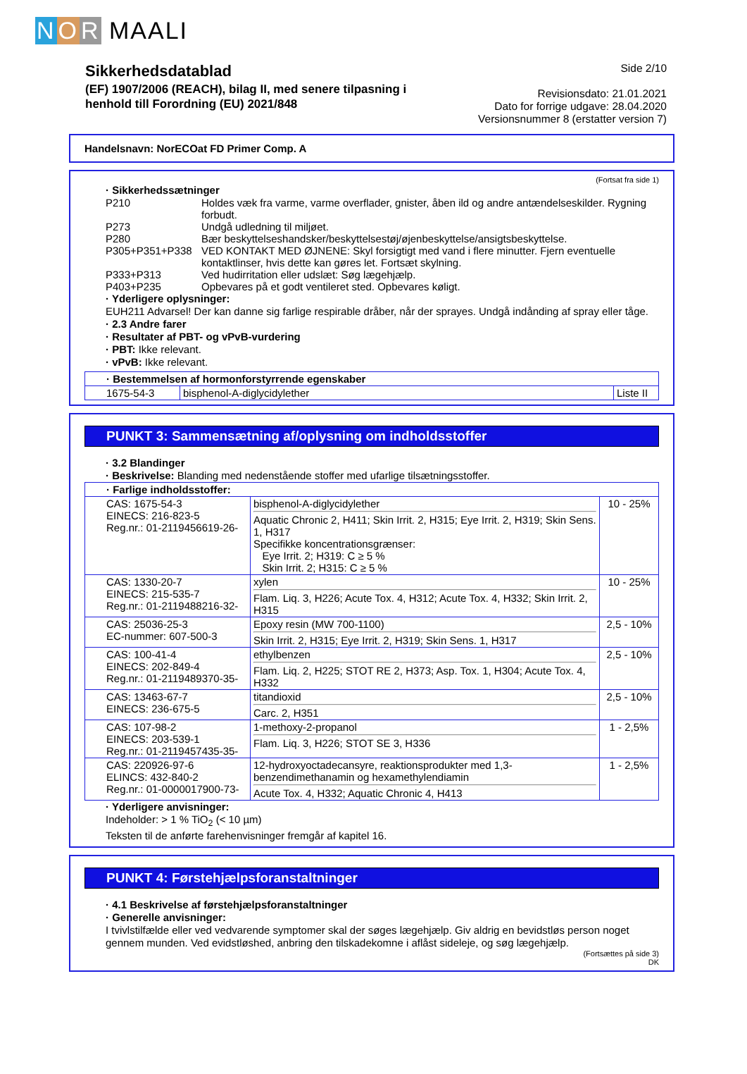NOR MAALI
Sikkerhedsdatablad
(EF) 1907/2006 (REACH), bilag II, med senere tilpasning i
henhold till Forordning (EU) 2021/848
Side 2/10
Revisionsdato: 21.01.2021
Dato for forrige udgave: 28.04.2020
Versionsnummer 8 (erstatter version 7)
Handelsnavn: NorECOat FD Primer Comp. A
(Fortsat fra side 1)
· Sikkerhedssætninger
| P210 | Holdes væk fra varme, varme overflader, gnister, åben ild og andre antændelseskilder. Rygning forbudt. |
| P273 | Undgå udledning til miljøet. |
| P280 | Bær beskyttelseshandsker/beskyttelsestøj/øjenbeskyttelse/ansigtsbeskyttelse. |
| P305+P351+P338 | VED KONTAKT MED ØJNENE: Skyl forsigtigt med vand i flere minutter. Fjern eventuelle kontaktlinser, hvis dette kan gøres let. Fortsæt skylning. |
| P333+P313 | Ved hudirritation eller udslæt: Søg lægehjælp. |
| P403+P235 | Opbevares på et godt ventileret sted. Opbevares køligt. |
· Yderligere oplysninger:
EUH211 Advarsel! Der kan danne sig farlige respirable dråber, når der sprayes. Undgå indånding af spray eller tåge.
· 2.3 Andre farer
· Resultater af PBT- og vPvB-vurdering
· PBT: Ikke relevant.
· vPvB: Ikke relevant.
| · Bestemmelsen af hormonforstyrrende egenskaber | | |
| 1675-54-3 | bisphenol-A-diglycidylether | Liste II |
PUNKT 3: Sammensætning af/oplysning om indholdsstoffer
· 3.2 Blandinger
· Beskrivelse: Blanding med nedenstående stoffer med ufarlige tilsætningsstoffer.
| · Farlige indholdsstoffer: | | |
| CAS: 1675-54-3 EINECS: 216-823-5 Reg.nr.: 01-2119456619-26- | bisphenol-A-diglycidylether Aquatic Chronic 2, H411; Skin Irrit. 2, H315; Eye Irrit. 2, H319; Skin Sens. 1, H317 Specifikke koncentrationsgrænser: Eye Irrit. 2; H319: C ≥ 5 % Skin Irrit. 2; H315: C ≥ 5 % | 10 - 25% |
| CAS: 1330-20-7 EINECS: 215-535-7 Reg.nr.: 01-2119488216-32- | xylen Flam. Liq. 3, H226; Acute Tox. 4, H312; Acute Tox. 4, H332; Skin Irrit. 2, H315 | 10 - 25% |
| CAS: 25036-25-3 EC-nummer: 607-500-3 | Epoxy resin (MW 700-1100) Skin Irrit. 2, H315; Eye Irrit. 2, H319; Skin Sens. 1, H317 | 2,5 - 10% |
| CAS: 100-41-4 EINECS: 202-849-4 Reg.nr.: 01-2119489370-35- | ethylbenzen Flam. Liq. 2, H225; STOT RE 2, H373; Asp. Tox. 1, H304; Acute Tox. 4, H332 | 2,5 - 10% |
| CAS: 13463-67-7 EINECS: 236-675-5 | titandioxid Carc. 2, H351 | 2,5 - 10% |
| CAS: 107-98-2 EINECS: 203-539-1 Reg.nr.: 01-2119457435-35- | 1-methoxy-2-propanol Flam. Liq. 3, H226; STOT SE 3, H336 | 1 - 2,5% |
| CAS: 220926-97-6 ELINCS: 432-840-2 Reg.nr.: 01-0000017900-73- | 12-hydroxyoctadecansyre, reaktionsprodukter med 1,3-benzendimethanamin og hexamethylendiamin Acute Tox. 4, H332; Aquatic Chronic 4, H413 | 1 - 2,5% |
· Yderligere anvisninger:
Indeholder: > 1 % TiO<sub>2</sub> (< 10 µm)
Teksten til de anførte farehenvisninger fremgår af kapitel 16.
PUNKT 4: Førstehjælpsforanstaltninger
· 4.1 Beskrivelse af førstehjælpsforanstaltninger
· Generelle anvisninger:
I tvivlstilfælde eller ved vedvarende symptomer skal der søges lægehjælp. Giv aldrig en bevidstløs person noget gennem munden. Ved evidstløshed, anbring den tilskadekomne i aflåst sideleje, og søg lægehjælp.
(Fortsættes på side 3)
DK